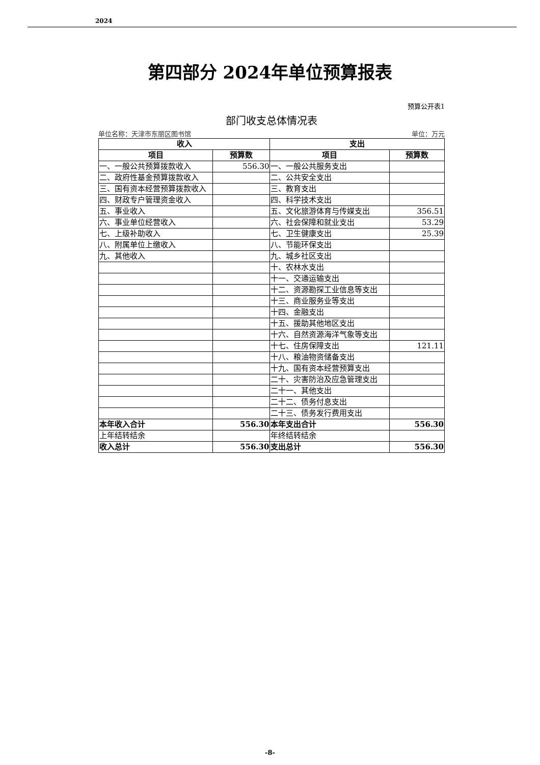2024
第四部分 2024年单位预算报表
预算公开表1
部门收支总体情况表
单位名称：天津市东丽区图书馆 单位：万元
| 收入 | | 支出 | |
| --- | --- | --- | --- |
| 项目 | 预算数 | 项目 | 预算数 |
| 一、一般公共预算拨款收入 | 556.30 | 一、一般公共服务支出 | |
| 二、政府性基金预算拨款收入 | | 二、公共安全支出 | |
| 三、国有资本经营预算拨款收入 | | 三、教育支出 | |
| 四、财政专户管理资金收入 | | 四、科学技术支出 | |
| 五、事业收入 | | 五、文化旅游体育与传媒支出 | 356.51 |
| 六、事业单位经营收入 | | 六、社会保障和就业支出 | 53.29 |
| 七、上级补助收入 | | 七、卫生健康支出 | 25.39 |
| 八、附属单位上缴收入 | | 八、节能环保支出 | |
| 九、其他收入 | | 九、城乡社区支出 | |
| | | 十、农林水支出 | |
| | | 十一、交通运输支出 | |
| | | 十二、资源勘探工业信息等支出 | |
| | | 十三、商业服务业等支出 | |
| | | 十四、金融支出 | |
| | | 十五、援助其他地区支出 | |
| | | 十六、自然资源海洋气象等支出 | |
| | | 十七、住房保障支出 | 121.11 |
| | | 十八、粮油物资储备支出 | |
| | | 十九、国有资本经营预算支出 | |
| | | 二十、灾害防治及应急管理支出 | |
| | | 二十一、其他支出 | |
| | | 二十二、债务付息支出 | |
| | | 二十三、债务发行费用支出 | |
| 本年收入合计 | 556.30 | 本年支出合计 | 556.30 |
| 上年结转结余 | | 年终结转结余 | |
| 收入总计 | 556.30 | 支出总计 | 556.30 |
-8-